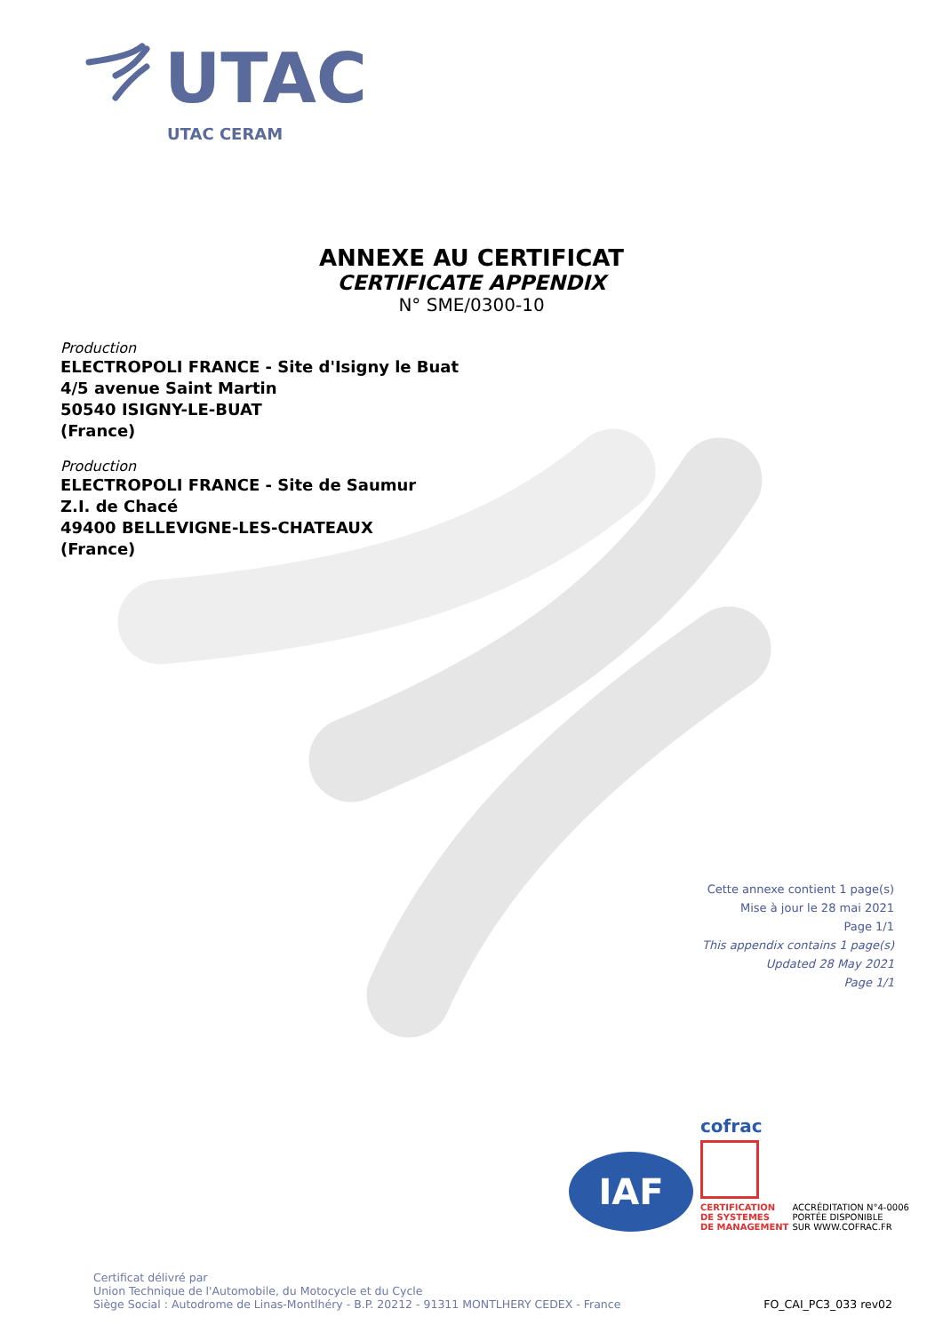UTAC
UTAC CERAM
ANNEXE AU CERTIFICAT
CERTIFICATE APPENDIX
N° SME/0300-10
Production
ELECTROPOLI FRANCE - Site d'Isigny le Buat
4/5 avenue Saint Martin
50540 ISIGNY-LE-BUAT
(France)
Production
ELECTROPOLI FRANCE - Site de Saumur
Z.I. de Chacé
49400 BELLEVIGNE-LES-CHATEAUX
(France)
Cette annexe contient 1 page(s)
Mise à jour le 28 mai 2021
Page 1/1
This appendix contains 1 page(s)
Updated 28 May 2021
Page 1/1
IAF
cofrac
CERTIFICATION
DE SYSTEMES
DE MANAGEMENT ACCRÉDITATION N°4-0006
PORTÉE DISPONIBLE
SUR WWW.COFRAC.FR
Certificat délivré par
Union Technique de l'Automobile, du Motocycle et du Cycle
Siège Social : Autodrome de Linas-Montlhéry - B.P. 20212 - 91311 MONTLHERY CEDEX - France
FO_CAI_PC3_033 rev02